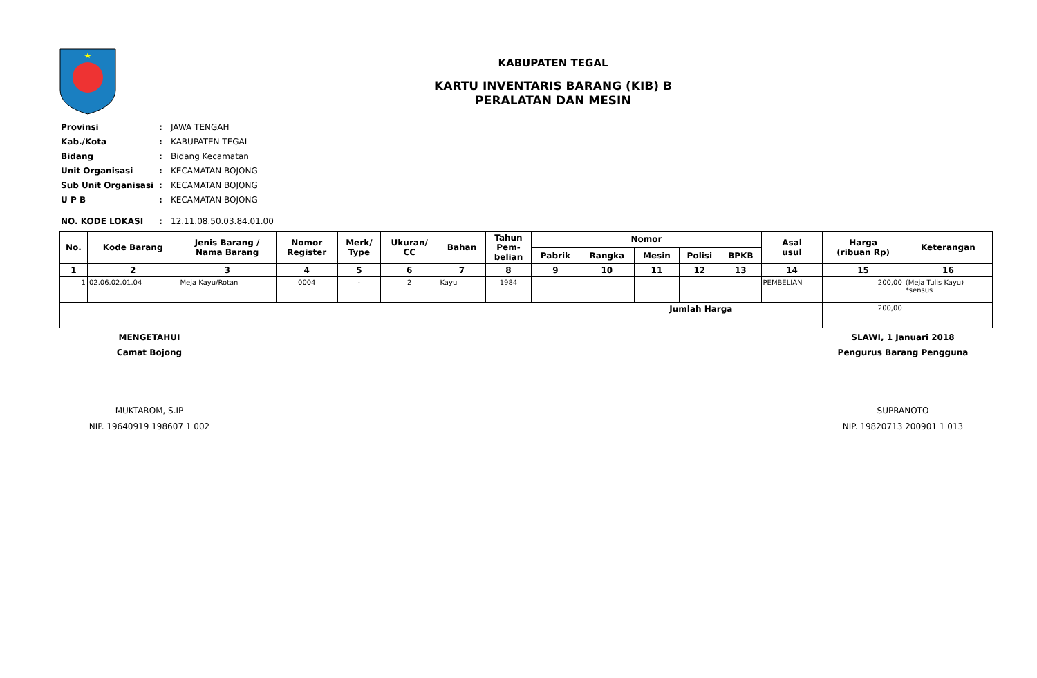KABUPATEN TEGAL
KARTU INVENTARIS BARANG (KIB) B
PERALATAN DAN MESIN
| Provinsi | : | JAWA TENGAH |
| Kab./Kota | : | KABUPATEN TEGAL |
| Bidang | : | Bidang Kecamatan |
| Unit Organisasi | : | KECAMATAN BOJONG |
| Sub Unit Organisasi | : | KECAMATAN BOJONG |
| U P B | : | KECAMATAN BOJONG |
| NO. KODE LOKASI | : | 12.11.08.50.03.84.01.00 |
| No. | Kode Barang | Jenis Barang / Nama Barang | Nomor Register | Merk/ Type | Ukuran/ CC | Bahan | Tahun Pem- belian | Nomor | | | | | Asal usul | Harga (ribuan Rp) | Keterangan |
| --- | --- | --- | --- | --- | --- | --- | --- | --- | --- | --- | --- | --- | --- | --- | --- |
| | | | | | | | | Pabrik | Rangka | Mesin | Polisi | BPKB | | | |
| 1 | 2 | 3 | 4 | 5 | 6 | 7 | 8 | 9 | 10 | 11 | 12 | 13 | 14 | 15 | 16 |
| 1 | 02.06.02.01.04 | Meja Kayu/Rotan | 0004 | - | 2 | Kayu | 1984 | | | | | | PEMBELIAN | 200,00 | (Meja Tulis Kayu) *sensus |
| Jumlah Harga | | | | | | | | | | | | | | 200,00 | |
MENGETAHUI
Camat Bojong
MUKTAROM, S.IP
NIP. 19640919 198607 1 002
SLAWI, 1 Januari 2018
Pengurus Barang Pengguna
SUPRANOTO
NIP. 19820713 200901 1 013